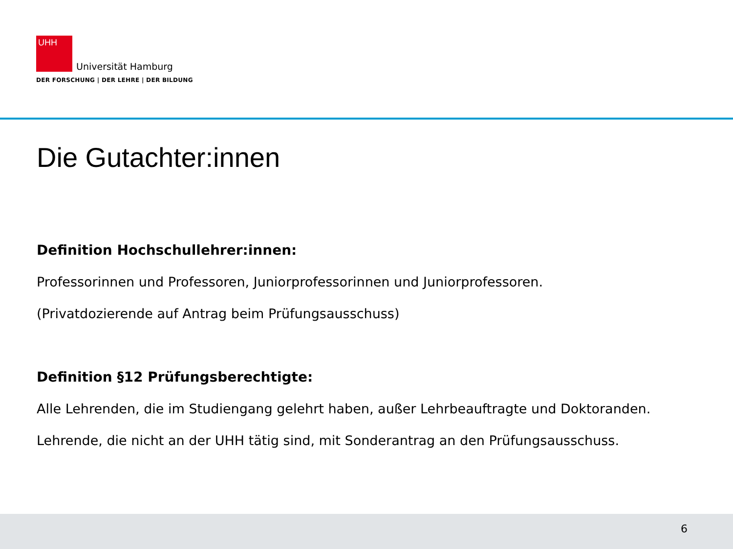UHH
Universität Hamburg
DER FORSCHUNG | DER LEHRE | DER BILDUNG
Die Gutachter:innen
Definition Hochschullehrer:innen:
Professorinnen und Professoren, Juniorprofessorinnen und Juniorprofessoren.
(Privatdozierende auf Antrag beim Prüfungsausschuss)
Definition §12 Prüfungsberechtigte:
Alle Lehrenden, die im Studiengang gelehrt haben, außer Lehrbeauftragte und Doktoranden. Lehrende, die nicht an der UHH tätig sind, mit Sonderantrag an den Prüfungsausschuss.
6